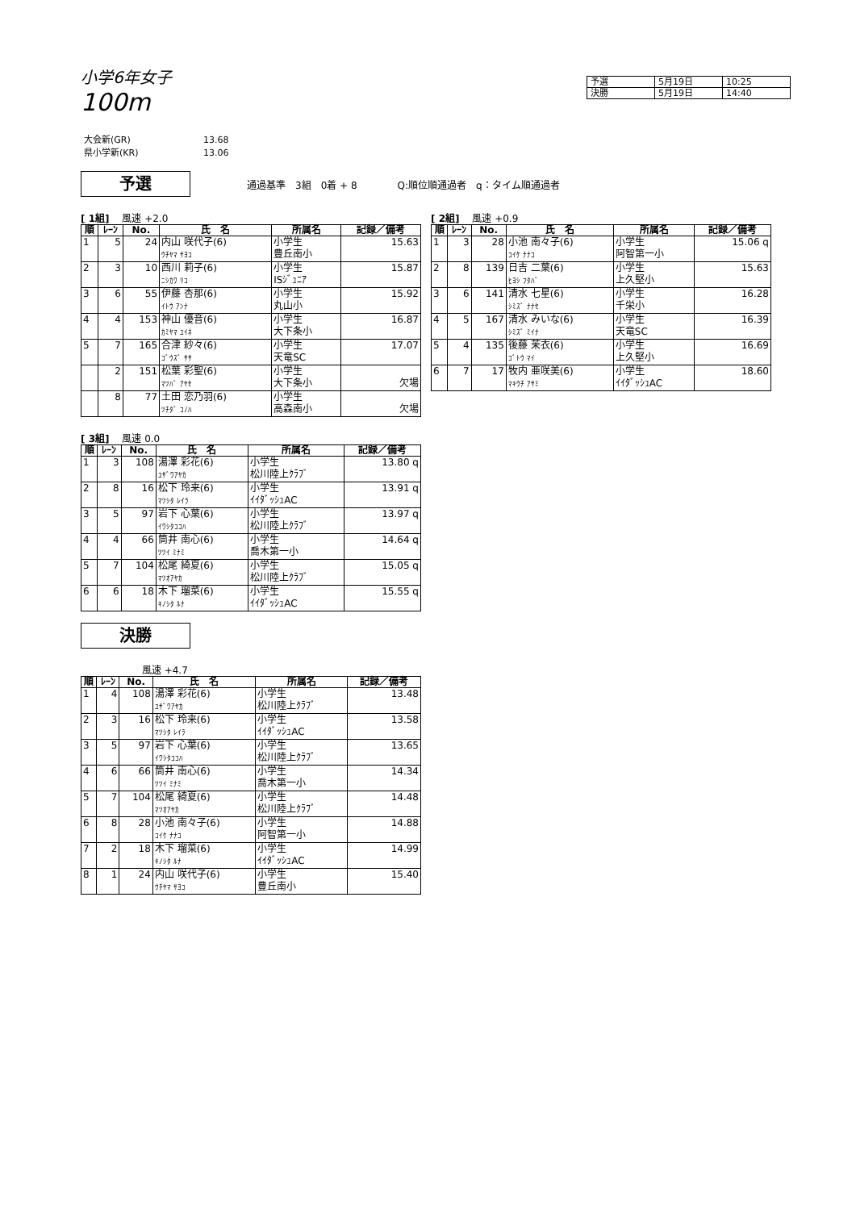小学6年女子
100m
| 予選 | 5月19日 | 10:25 |
| 決勝 | 5月19日 | 14:40 |
大会新(GR) 13.68
県小学新(KR) 13.06
予選
通過基準　3組　0着 + 8 Q:順位順通過者　q：タイム順通過者
[ 1組]　 風速 +2.0
| 順 | ﾚｰﾝ | No. | 氏 名 | 所属名 | 記録／備考 |
| --- | --- | --- | --- | --- | --- |
| 1 | 5 | 24 | 内山 咲代子(6) ｳﾁﾔﾏ ｻﾖｺ | 小学生 豊丘南小 | 15.63 |
| 2 | 3 | 10 | 西川 莉子(6) ﾆｼｶﾜ ﾘｺ | 小学生 ISｼﾞｭﾆｱ | 15.87 |
| 3 | 6 | 55 | 伊藤 杏那(6) ｲﾄｳ ｱﾝﾅ | 小学生 丸山小 | 15.92 |
| 4 | 4 | 153 | 神山 優音(6) ｶﾐﾔﾏ ﾕｲﾈ | 小学生 大下条小 | 16.87 |
| 5 | 7 | 165 | 合津 紗々(6) ｺﾞｳｽﾞ ｻｻ | 小学生 天竜SC | 17.07 |
| | 2 | 151 | 松葉 彩聖(6) ﾏﾂﾊﾞ ｱﾔｾ | 小学生 大下条小 | 欠場 |
| | 8 | 77 | 土田 恋乃羽(6) ﾂﾁﾀﾞ ｺﾉﾊ | 小学生 高森南小 | 欠場 |
[ 2組]　 風速 +0.9
| 順 | ﾚｰﾝ | No. | 氏 名 | 所属名 | 記録／備考 |
| --- | --- | --- | --- | --- | --- |
| 1 | 3 | 28 | 小池 南々子(6) ｺｲｹ ﾅﾅｺ | 小学生 阿智第一小 | 15.06 q |
| 2 | 8 | 139 | 日吉 二葉(6) ﾋﾖｼ ﾌﾀﾊﾞ | 小学生 上久堅小 | 15.63 |
| 3 | 6 | 141 | 清水 七星(6) ｼﾐｽﾞ ﾅﾅｾ | 小学生 千栄小 | 16.28 |
| 4 | 5 | 167 | 清水 みいな(6) ｼﾐｽﾞ ﾐｲﾅ | 小学生 天竜SC | 16.39 |
| 5 | 4 | 135 | 後藤 茉衣(6) ｺﾞﾄｳ ﾏｲ | 小学生 上久堅小 | 16.69 |
| 6 | 7 | 17 | 牧内 亜咲美(6) ﾏｷｳﾁ ｱｻﾐ | 小学生 ｲｲﾀﾞｯｼｭAC | 18.60 |
[ 3組]　 風速 0.0
| 順 | ﾚｰﾝ | No. | 氏 名 | 所属名 | 記録／備考 |
| --- | --- | --- | --- | --- | --- |
| 1 | 3 | 108 | 湯澤 彩花(6) ﾕｻﾞﾜｱﾔｶ | 小学生 松川陸上ｸﾗﾌﾞ | 13.80 q |
| 2 | 8 | 16 | 松下 玲来(6) ﾏﾂｼﾀ ﾚｲﾗ | 小学生 ｲｲﾀﾞｯｼｭAC | 13.91 q |
| 3 | 5 | 97 | 岩下 心葉(6) ｲﾜｼﾀｺｺﾊ | 小学生 松川陸上ｸﾗﾌﾞ | 13.97 q |
| 4 | 4 | 66 | 筒井 南心(6) ﾂﾂｲ ﾐﾅﾐ | 小学生 喬木第一小 | 14.64 q |
| 5 | 7 | 104 | 松尾 綺夏(6) ﾏﾂｵｱﾔｶ | 小学生 松川陸上ｸﾗﾌﾞ | 15.05 q |
| 6 | 6 | 18 | 木下 瑠菜(6) ｷﾉｼﾀ ﾙﾅ | 小学生 ｲｲﾀﾞｯｼｭAC | 15.55 q |
決勝
　　　　　　 風速 +4.7
| 順 | ﾚｰﾝ | No. | 氏 名 | 所属名 | 記録／備考 |
| --- | --- | --- | --- | --- | --- |
| 1 | 4 | 108 | 湯澤 彩花(6) ﾕｻﾞﾜｱﾔｶ | 小学生 松川陸上ｸﾗﾌﾞ | 13.48 |
| 2 | 3 | 16 | 松下 玲来(6) ﾏﾂｼﾀ ﾚｲﾗ | 小学生 ｲｲﾀﾞｯｼｭAC | 13.58 |
| 3 | 5 | 97 | 岩下 心葉(6) ｲﾜｼﾀｺｺﾊ | 小学生 松川陸上ｸﾗﾌﾞ | 13.65 |
| 4 | 6 | 66 | 筒井 南心(6) ﾂﾂｲ ﾐﾅﾐ | 小学生 喬木第一小 | 14.34 |
| 5 | 7 | 104 | 松尾 綺夏(6) ﾏﾂｵｱﾔｶ | 小学生 松川陸上ｸﾗﾌﾞ | 14.48 |
| 6 | 8 | 28 | 小池 南々子(6) ｺｲｹ ﾅﾅｺ | 小学生 阿智第一小 | 14.88 |
| 7 | 2 | 18 | 木下 瑠菜(6) ｷﾉｼﾀ ﾙﾅ | 小学生 ｲｲﾀﾞｯｼｭAC | 14.99 |
| 8 | 1 | 24 | 内山 咲代子(6) ｳﾁﾔﾏ ｻﾖｺ | 小学生 豊丘南小 | 15.40 |